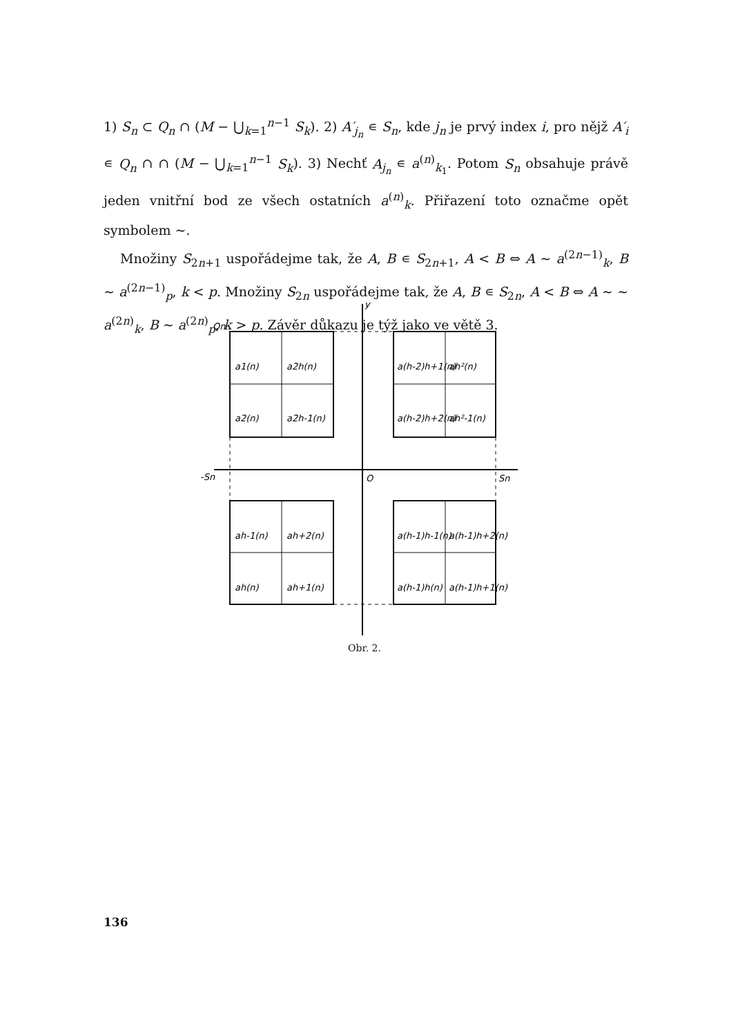1) S<sub>n</sub> ⊂ Q<sub>n</sub> ∩ (M − ⋃<sub>k=1</sub><sup>n−1</sup> S<sub>k</sub>). 2) A′<sub>j<sub>n</sub></sub> ∊ S<sub>n</sub>, kde j<sub>n</sub> je prvý index i, pro nějž A′<sub>i</sub> ∊ Q<sub>n</sub> ∩ ∩ (M − ⋃<sub>k=1</sub><sup>n−1</sup> S<sub>k</sub>). 3) Nechť A<sub>j<sub>n</sub></sub> ∊ a<sup>(n)</sup><sub>k<sub>1</sub></sub>. Potom S<sub>n</sub> obsahuje právě jeden vnitřní bod ze všech ostatních a<sup>(n)</sup><sub>k</sub>. Přiřazení toto označme opět symbolem ∼.
Množiny S<sub>2n+1</sub> uspořádejme tak, že A, B ∊ S<sub>2n+1</sub>, A < B ⇔ A ∼ a<sup>(2n−1)</sup><sub>k</sub>, B ∼ a<sup>(2n−1)</sup><sub>p</sub>, k < p. Množiny S<sub>2n</sub> uspořádejme tak, že A, B ∊ S<sub>2n</sub>, A < B ⇔ A ∼ ∼ a<sup>(2n)</sup><sub>k</sub>, B ∼ a<sup>(2n)</sup><sub>p</sub>, k > p. Závěr důkazu je týž jako ve větě 3.
Qn
y
-Sn
O
Sn
a1(n)
a2h(n)
a(h-2)h+1(n)
ah²(n)
a2(n)
a2h-1(n)
a(h-2)h+2(n)
ah²-1(n)
ah-1(n)
ah+2(n)
a(h-1)h-1(n)
a(h-1)h+2(n)
ah(n)
ah+1(n)
a(h-1)h(n)
a(h-1)h+1(n)
Obr. 2.
136